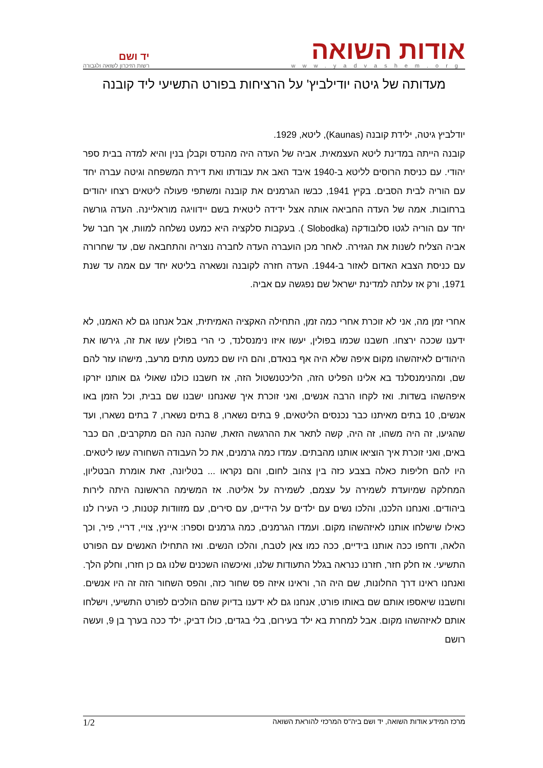אודות השואה
www.yadvashem.org
יד ושם
רשות הזיכרון לשואה ולגבורה
מעדותה של גיטה יודילביץ' על הרציחות בפורט התשיעי ליד קובנה
יודלביץ גיטה, ילידת קובנה (Kaunas), ליטא, 1929.
קובנה הייתה במדינת ליטא העצמאית. אביה של העדה היה מהנדס וקבלן בנין והיא למדה בבית ספר יהודי. עם כניסת הרוסים לליטא ב-1940 איבד האב את עבודתו ואת דירת המשפחה וגיטה עברה יחד עם הוריה לבית הסבים. בקיץ 1941, כבשו הגרמנים את קובנה ומשתפי פעולה ליטאים רצחו יהודים ברחובות. אמה של העדה החביאה אותה אצל ידידה ליטאית בשם יידוויגה מוראליינה. העדה גורשה יחד עם הוריה לגטו סלובודקה (Slobodka ). בעקבות סלקציה היא כמעט נשלחה למוות, אך חבר של אביה הצליח לשנות את הגזירה. לאחר מכן הועברה העדה לחברה נוצריה והתחבאה שם, עד שחרורה עם כניסת הצבא האדום לאזור ב-1944. העדה חזרה לקובנה ונשארה בליטא יחד עם אמה עד שנת 1971, ורק אז עלתה למדינת ישראל שם נפגשה עם אביה.
אחרי זמן מה, אני לא זוכרת אחרי כמה זמן, התחילה האקציה האמיתית, אבל אנחנו גם לא האמנו, לא ידענו שככה ירצחו. חשבנו שכמו בפולין, יעשו איזו נימנסלנד, כי הרי בפולין עשו את זה, גירשו את היהודים לאיזהשהו מקום איפה שלא היה אף בנאדם, והם היו שם כמעט מתים מרעב, מישהו עזר להם שם, ומהנימנסלנד בא אלינו הפליט הזה, הליכטנשטול הזה, אז חשבנו כולנו שאולי גם אותנו יזרקו איפהשהו בשדות. ואז לקחו הרבה אנשים, ואני זוכרת איך שאנחנו ישבנו שם בבית, וכל הזמן באו אנשים, 10 בתים מאיתנו כבר נכנסים הליטאים, 9 בתים נשארו, 8 בתים נשארו, 7 בתים נשארו, ועד שהגיעו, זה היה משהו, זה היה, קשה לתאר את ההרגשה הזאת, שהנה הנה הם מתקרבים, הם כבר באים, ואני זוכרת איך הוציאו אותנו מהבתים. עמדו כמה גרמנים, את כל העבודה השחורה עשו ליטאים. היו להם חליפות כאלה בצבע כזה בין צהוב לחום, והם נקראו ... בטליונה, זאת אומרת הבטליון, המחלקה שמיועדת לשמירה על עצמם, לשמירה על אליטה. אז המשימה הראשונה היתה לירות ביהודים. ואנחנו הלכנו, והלכו נשים עם ילדים על הידיים, עם סירים, עם מזוודות קטנות, כי העירו לנו כאילו שישלחו אותנו לאיזהשהו מקום. ועמדו הגרמנים, כמה גרמנים וספרו: איינץ, צויי, דריי, פיר, וכך הלאה, ודחפו ככה אותנו בידיים, ככה כמו צאן לטבח, והלכו הנשים. ואז התחילו האנשים עם הפורט התשיעי. אז חלק חזר, חזרנו כנראה בגלל התעודות שלנו, ואיכשהו השכנים שלנו גם כן חזרו, וחלק הלך. ואנחנו ראינו דרך החלונות, שם היה הר, וראינו איזה פס שחור כזה, והפס השחור הזה זה היו אנשים. וחשבנו שיאספו אותם שם באותו פורט, אנחנו גם לא ידענו בדיוק שהם הולכים לפורט התשיעי, וישלחו אותם לאיזהשהו מקום. אבל למחרת בא ילד בעירום, בלי בגדים, כולו דביק, ילד ככה בערך בן 9, ועשה רושם
מרכז המידע אודות השואה, יד ושם ביה"ס המרכזי להוראת השואה 1/2